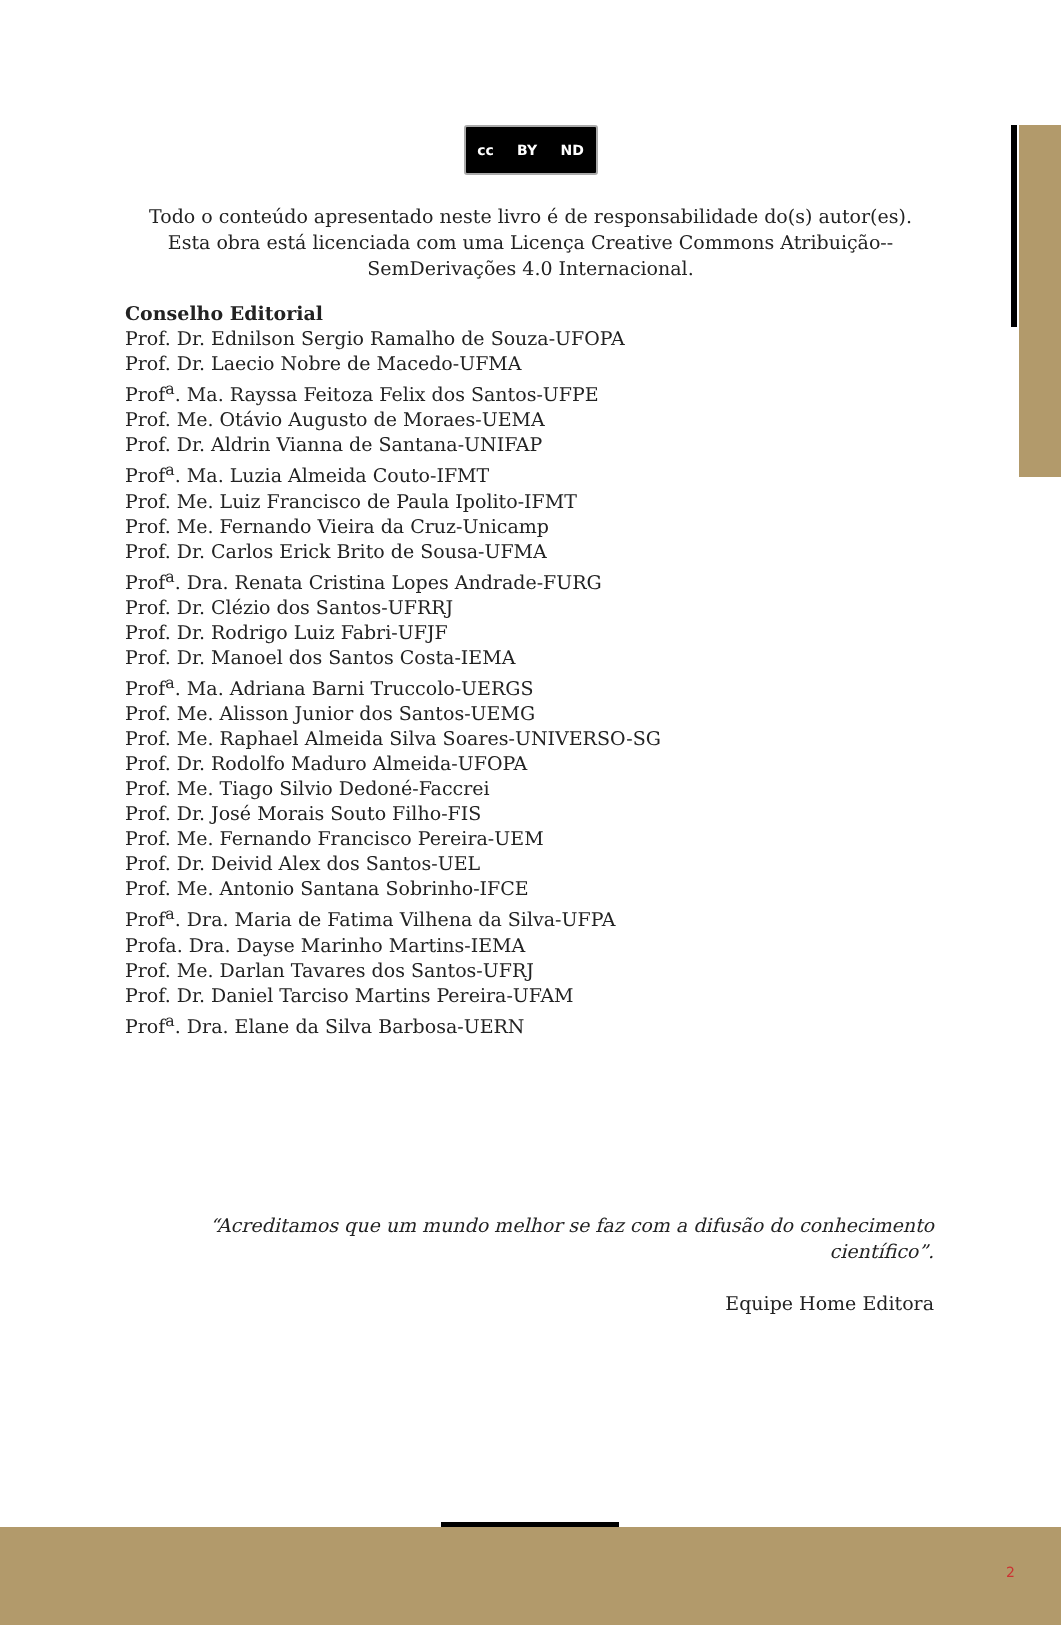cc BY ND
Todo o conteúdo apresentado neste livro é de responsabilidade do(s) autor(es).
Esta obra está licenciada com uma Licença Creative Commons Atribuição--SemDerivações 4.0 Internacional.
Conselho Editorial
Prof. Dr. Ednilson Sergio Ramalho de Souza-UFOPA
Prof. Dr. Laecio Nobre de Macedo-UFMA
Prof<sup>a</sup>. Ma. Rayssa Feitoza Felix dos Santos-UFPE
Prof. Me. Otávio Augusto de Moraes-UEMA
Prof. Dr. Aldrin Vianna de Santana-UNIFAP
Prof<sup>a</sup>. Ma. Luzia Almeida Couto-IFMT
Prof. Me. Luiz Francisco de Paula Ipolito-IFMT
Prof. Me. Fernando Vieira da Cruz-Unicamp
Prof. Dr. Carlos Erick Brito de Sousa-UFMA
Prof<sup>a</sup>. Dra. Renata Cristina Lopes Andrade-FURG
Prof. Dr. Clézio dos Santos-UFRRJ
Prof. Dr. Rodrigo Luiz Fabri-UFJF
Prof. Dr. Manoel dos Santos Costa-IEMA
Prof<sup>a</sup>. Ma. Adriana Barni Truccolo-UERGS
Prof. Me. Alisson Junior dos Santos-UEMG
Prof. Me. Raphael Almeida Silva Soares-UNIVERSO-SG
Prof. Dr. Rodolfo Maduro Almeida-UFOPA
Prof. Me. Tiago Silvio Dedoné-Faccrei
Prof. Dr. José Morais Souto Filho-FIS
Prof. Me. Fernando Francisco Pereira-UEM
Prof. Dr. Deivid Alex dos Santos-UEL
Prof. Me. Antonio Santana Sobrinho-IFCE
Prof<sup>a</sup>. Dra. Maria de Fatima Vilhena da Silva-UFPA
Profa. Dra. Dayse Marinho Martins-IEMA
Prof. Me. Darlan Tavares dos Santos-UFRJ
Prof. Dr. Daniel Tarciso Martins Pereira-UFAM
Prof<sup>a</sup>. Dra. Elane da Silva Barbosa-UERN
“Acreditamos que um mundo melhor se faz com a difusão do conhecimento científico”.
Equipe Home Editora
2